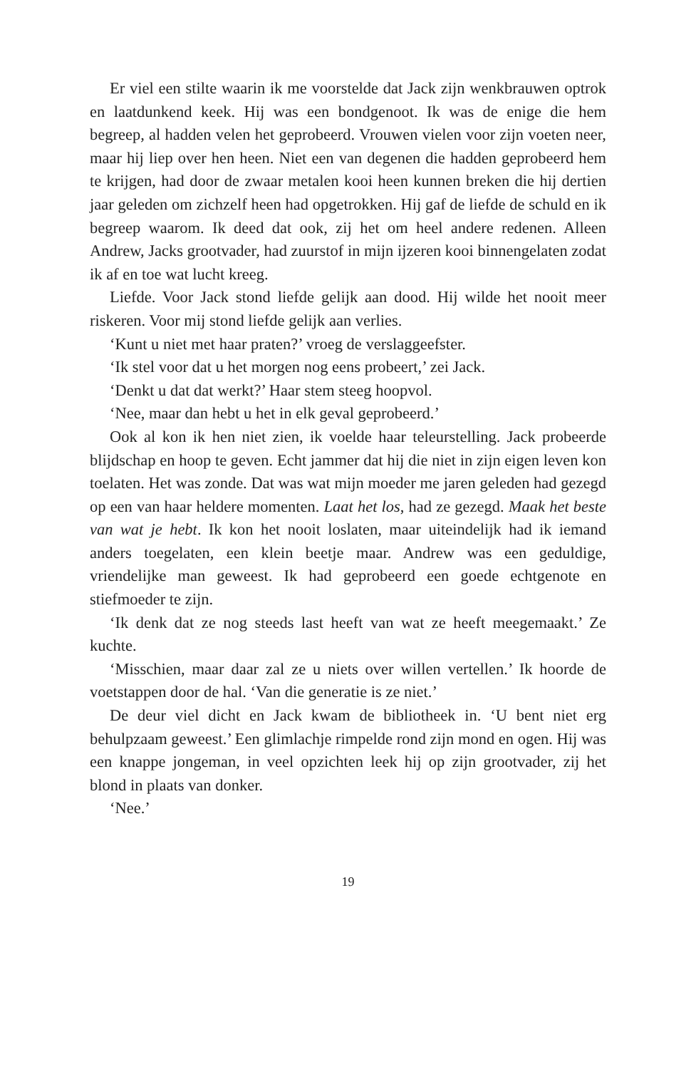Er viel een stilte waarin ik me voorstelde dat Jack zijn wenkbrauwen optrok en laatdunkend keek. Hij was een bondgenoot. Ik was de enige die hem begreep, al hadden velen het geprobeerd. Vrouwen vielen voor zijn voeten neer, maar hij liep over hen heen. Niet een van degenen die hadden geprobeerd hem te krijgen, had door de zwaar metalen kooi heen kunnen breken die hij dertien jaar geleden om zichzelf heen had opgetrokken. Hij gaf de liefde de schuld en ik begreep waarom. Ik deed dat ook, zij het om heel andere redenen. Alleen Andrew, Jacks grootvader, had zuurstof in mijn ijzeren kooi binnengelaten zodat ik af en toe wat lucht kreeg.
Liefde. Voor Jack stond liefde gelijk aan dood. Hij wilde het nooit meer riskeren. Voor mij stond liefde gelijk aan verlies.
‘Kunt u niet met haar praten?’ vroeg de verslaggeefster.
‘Ik stel voor dat u het morgen nog eens probeert,’ zei Jack.
‘Denkt u dat dat werkt?’ Haar stem steeg hoopvol.
‘Nee, maar dan hebt u het in elk geval geprobeerd.’
Ook al kon ik hen niet zien, ik voelde haar teleurstelling. Jack probeerde blijdschap en hoop te geven. Echt jammer dat hij die niet in zijn eigen leven kon toelaten. Het was zonde. Dat was wat mijn moeder me jaren geleden had gezegd op een van haar heldere momenten. Laat het los, had ze gezegd. Maak het beste van wat je hebt. Ik kon het nooit loslaten, maar uiteindelijk had ik iemand anders toegelaten, een klein beetje maar. Andrew was een geduldige, vriendelijke man geweest. Ik had geprobeerd een goede echtgenote en stiefmoeder te zijn.
‘Ik denk dat ze nog steeds last heeft van wat ze heeft meegemaakt.’ Ze kuchte.
‘Misschien, maar daar zal ze u niets over willen vertellen.’ Ik hoorde de voetstappen door de hal. ‘Van die generatie is ze niet.’
De deur viel dicht en Jack kwam de bibliotheek in. ‘U bent niet erg behulpzaam geweest.’ Een glimlachje rimpelde rond zijn mond en ogen. Hij was een knappe jongeman, in veel opzichten leek hij op zijn grootvader, zij het blond in plaats van donker.
‘Nee.’
19